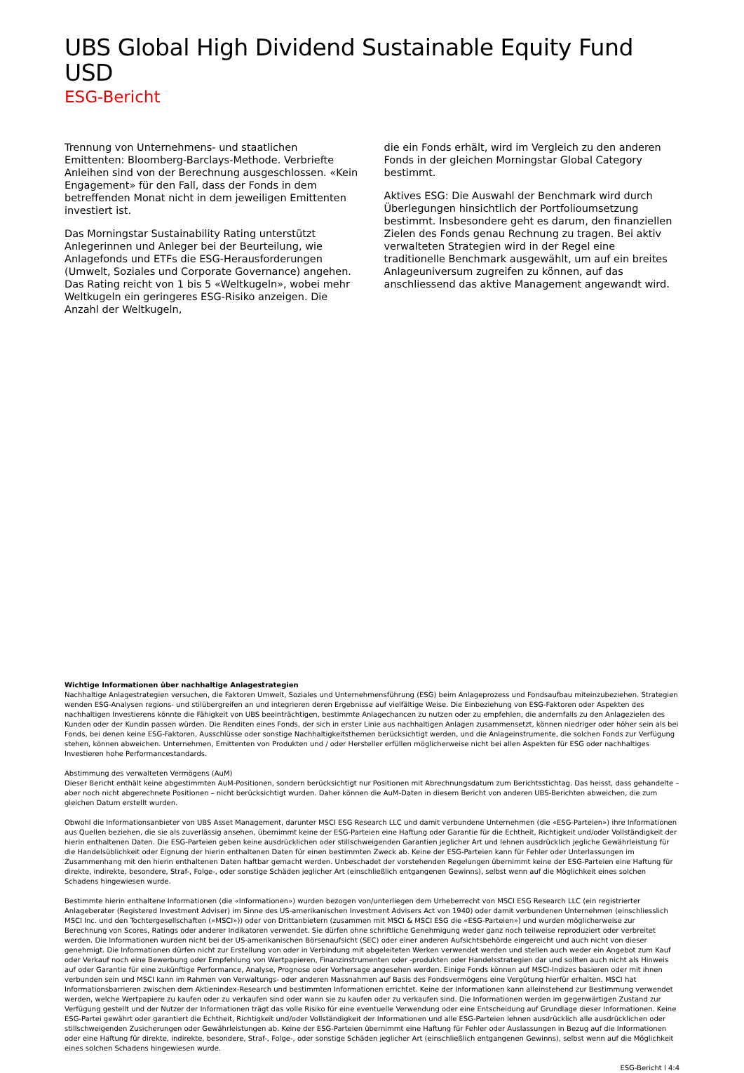UBS Global High Dividend Sustainable Equity Fund USD
ESG-Bericht
Trennung von Unternehmens- und staatlichen Emittenten: Bloomberg-Barclays-Methode. Verbriefte Anleihen sind von der Berechnung ausgeschlossen. «Kein Engagement» für den Fall, dass der Fonds in dem betreffenden Monat nicht in dem jeweiligen Emittenten investiert ist.
Das Morningstar Sustainability Rating unterstützt Anlegerinnen und Anleger bei der Beurteilung, wie Anlagefonds und ETFs die ESG-Herausforderungen (Umwelt, Soziales und Corporate Governance) angehen. Das Rating reicht von 1 bis 5 «Weltkugeln», wobei mehr Weltkugeln ein geringeres ESG-Risiko anzeigen. Die Anzahl der Weltkugeln,
die ein Fonds erhält, wird im Vergleich zu den anderen Fonds in der gleichen Morningstar Global Category bestimmt.
Aktives ESG: Die Auswahl der Benchmark wird durch Überlegungen hinsichtlich der Portfolioumsetzung bestimmt. Insbesondere geht es darum, den finanziellen Zielen des Fonds genau Rechnung zu tragen. Bei aktiv verwalteten Strategien wird in der Regel eine traditionelle Benchmark ausgewählt, um auf ein breites Anlageuniversum zugreifen zu können, auf das anschliessend das aktive Management angewandt wird.
Wichtige Informationen über nachhaltige Anlagestrategien
Nachhaltige Anlagestrategien versuchen, die Faktoren Umwelt, Soziales und Unternehmensführung (ESG) beim Anlageprozess und Fondsaufbau miteinzubeziehen. Strategien wenden ESG-Analysen regions- und stilübergreifen an und integrieren deren Ergebnisse auf vielfältige Weise. Die Einbeziehung von ESG-Faktoren oder Aspekten des nachhaltigen Investierens könnte die Fähigkeit von UBS beeinträchtigen, bestimmte Anlagechancen zu nutzen oder zu empfehlen, die andernfalls zu den Anlagezielen des Kunden oder der Kundin passen würden. Die Renditen eines Fonds, der sich in erster Linie aus nachhaltigen Anlagen zusammensetzt, können niedriger oder höher sein als bei Fonds, bei denen keine ESG-Faktoren, Ausschlüsse oder sonstige Nachhaltigkeitsthemen berücksichtigt werden, und die Anlageinstrumente, die solchen Fonds zur Verfügung stehen, können abweichen. Unternehmen, Emittenten von Produkten und / oder Hersteller erfüllen möglicherweise nicht bei allen Aspekten für ESG oder nachhaltiges Investieren hohe Performancestandards.
Abstimmung des verwalteten Vermögens (AuM)
Dieser Bericht enthält keine abgestimmten AuM-Positionen, sondern berücksichtigt nur Positionen mit Abrechnungsdatum zum Berichtsstichtag. Das heisst, dass gehandelte – aber noch nicht abgerechnete Positionen – nicht berücksichtigt wurden. Daher können die AuM-Daten in diesem Bericht von anderen UBS-Berichten abweichen, die zum gleichen Datum erstellt wurden.
Obwohl die Informationsanbieter von UBS Asset Management, darunter MSCI ESG Research LLC und damit verbundene Unternehmen (die «ESG-Parteien») ihre Informationen aus Quellen beziehen, die sie als zuverlässig ansehen, übernimmt keine der ESG-Parteien eine Haftung oder Garantie für die Echtheit, Richtigkeit und/oder Vollständigkeit der hierin enthaltenen Daten. Die ESG-Parteien geben keine ausdrücklichen oder stillschweigenden Garantien jeglicher Art und lehnen ausdrücklich jegliche Gewährleistung für die Handelsüblichkeit oder Eignung der hierin enthaltenen Daten für einen bestimmten Zweck ab. Keine der ESG-Parteien kann für Fehler oder Unterlassungen im Zusammenhang mit den hierin enthaltenen Daten haftbar gemacht werden. Unbeschadet der vorstehenden Regelungen übernimmt keine der ESG-Parteien eine Haftung für direkte, indirekte, besondere, Straf-, Folge-, oder sonstige Schäden jeglicher Art (einschließlich entgangenen Gewinns), selbst wenn auf die Möglichkeit eines solchen Schadens hingewiesen wurde.
Bestimmte hierin enthaltene Informationen (die «Informationen») wurden bezogen von/unterliegen dem Urheberrecht von MSCI ESG Research LLC (ein registrierter Anlageberater (Registered Investment Adviser) im Sinne des US-amerikanischen Investment Advisers Act von 1940) oder damit verbundenen Unternehmen (einschliesslich MSCI Inc. und den Tochtergesellschaften («MSCI»)) oder von Drittanbietern (zusammen mit MSCI & MSCI ESG die «ESG-Parteien») und wurden möglicherweise zur Berechnung von Scores, Ratings oder anderer Indikatoren verwendet. Sie dürfen ohne schriftliche Genehmigung weder ganz noch teilweise reproduziert oder verbreitet werden. Die Informationen wurden nicht bei der US-amerikanischen Börsenaufsicht (SEC) oder einer anderen Aufsichtsbehörde eingereicht und auch nicht von dieser genehmigt. Die Informationen dürfen nicht zur Erstellung von oder in Verbindung mit abgeleiteten Werken verwendet werden und stellen auch weder ein Angebot zum Kauf oder Verkauf noch eine Bewerbung oder Empfehlung von Wertpapieren, Finanzinstrumenten oder -produkten oder Handelsstrategien dar und sollten auch nicht als Hinweis auf oder Garantie für eine zukünftige Performance, Analyse, Prognose oder Vorhersage angesehen werden. Einige Fonds können auf MSCI-Indizes basieren oder mit ihnen verbunden sein und MSCI kann im Rahmen von Verwaltungs- oder anderen Massnahmen auf Basis des Fondsvermögens eine Vergütung hierfür erhalten. MSCI hat Informationsbarrieren zwischen dem Aktienindex-Research und bestimmten Informationen errichtet. Keine der Informationen kann alleinstehend zur Bestimmung verwendet werden, welche Wertpapiere zu kaufen oder zu verkaufen sind oder wann sie zu kaufen oder zu verkaufen sind. Die Informationen werden im gegenwärtigen Zustand zur Verfügung gestellt und der Nutzer der Informationen trägt das volle Risiko für eine eventuelle Verwendung oder eine Entscheidung auf Grundlage dieser Informationen. Keine ESG-Partei gewährt oder garantiert die Echtheit, Richtigkeit und/oder Vollständigkeit der Informationen und alle ESG-Parteien lehnen ausdrücklich alle ausdrücklichen oder stillschweigenden Zusicherungen oder Gewährleistungen ab. Keine der ESG-Parteien übernimmt eine Haftung für Fehler oder Auslassungen in Bezug auf die Informationen oder eine Haftung für direkte, indirekte, besondere, Straf-, Folge-, oder sonstige Schäden jeglicher Art (einschließlich entgangenen Gewinns), selbst wenn auf die Möglichkeit eines solchen Schadens hingewiesen wurde.
ESG-Bericht l 4:4